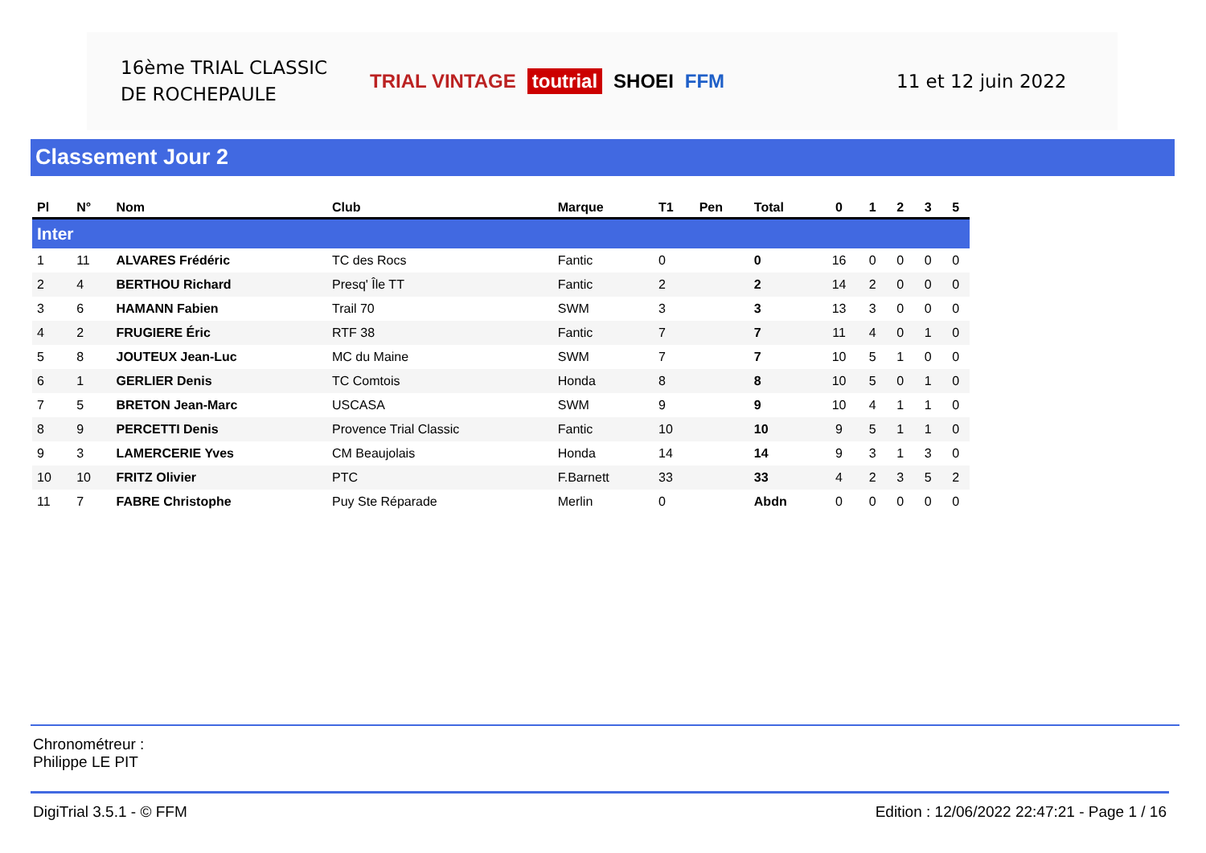16ème TRIAL CLASSIC
DE ROCHEPAULE
TRIAL VINTAGE toutrial SHOEI FFM 11 et 12 juin 2022
Classement Jour 2
| Pl | N° | Nom | Club | Marque | T1 | Pen | Total | 0 | 1 | 2 | 3 | 5 |
| --- | --- | --- | --- | --- | --- | --- | --- | --- | --- | --- | --- | --- |
| Inter | | | | | | | | | | | | |
| 1 | 11 | ALVARES Frédéric | TC des Rocs | Fantic | 0 | | 0 | 16 | 0 | 0 | 0 | 0 |
| 2 | 4 | BERTHOU Richard | Presq' Île TT | Fantic | 2 | | 2 | 14 | 2 | 0 | 0 | 0 |
| 3 | 6 | HAMANN Fabien | Trail 70 | SWM | 3 | | 3 | 13 | 3 | 0 | 0 | 0 |
| 4 | 2 | FRUGIERE Éric | RTF 38 | Fantic | 7 | | 7 | 11 | 4 | 0 | 1 | 0 |
| 5 | 8 | JOUTEUX Jean-Luc | MC du Maine | SWM | 7 | | 7 | 10 | 5 | 1 | 0 | 0 |
| 6 | 1 | GERLIER Denis | TC Comtois | Honda | 8 | | 8 | 10 | 5 | 0 | 1 | 0 |
| 7 | 5 | BRETON Jean-Marc | USCASA | SWM | 9 | | 9 | 10 | 4 | 1 | 1 | 0 |
| 8 | 9 | PERCETTI Denis | Provence Trial Classic | Fantic | 10 | | 10 | 9 | 5 | 1 | 1 | 0 |
| 9 | 3 | LAMERCERIE Yves | CM Beaujolais | Honda | 14 | | 14 | 9 | 3 | 1 | 3 | 0 |
| 10 | 10 | FRITZ Olivier | PTC | F.Barnett | 33 | | 33 | 4 | 2 | 3 | 5 | 2 |
| 11 | 7 | FABRE Christophe | Puy Ste Réparade | Merlin | 0 | | Abdn | 0 | 0 | 0 | 0 | 0 |
Chronométreur :
Philippe LE PIT
DigiTrial 3.5.1 - © FFM Edition : 12/06/2022 22:47:21 - Page 1 / 16